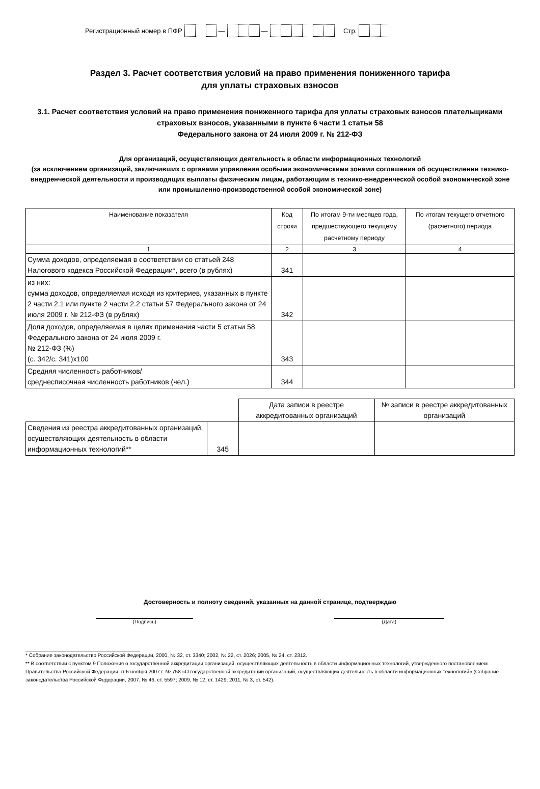Регистрационный номер в ПФР — — Стр.
Раздел 3. Расчет соответствия условий на право применения пониженного тарифа
для уплаты страховых взносов
3.1. Расчет соответствия условий на право применения пониженного тарифа для уплаты страховых взносов плательщиками страховых взносов, указанными в пункте 6 части 1 статьи 58
Федерального закона от 24 июля 2009 г. № 212-ФЗ
Для организаций, осуществляющих деятельность в области информационных технологий
(за исключением организаций, заключивших с органами управления особыми экономическими зонами соглашения об осуществлении технико-внедренческой деятельности и производящих выплаты физическим лицам, работающим в технико-внедренческой особой экономической зоне или промышленно-производственной особой экономической зоне)
| Наименование показателя | Код строки | По итогам 9-ти месяцев года, предшествующего текущему расчетному периоду | По итогам текущего отчетного (расчетного) периода |
| --- | --- | --- | --- |
| 1 | 2 | 3 | 4 |
| Сумма доходов, определяемая в соответствии со статьей 248 Налогового кодекса Российской Федерации*, всего (в рублях) | 341 | | |
| из них: сумма доходов, определяемая исходя из критериев, указанных в пункте 2 части 2.1 или пункте 2 части 2.2 статьи 57 Федерального закона от 24 июля 2009 г. № 212-ФЗ (в рублях) | 342 | | |
| Доля доходов, определяемая в целях применения части 5 статьи 58 Федерального закона от 24 июля 2009 г. № 212-ФЗ (%) (с. 342/с. 341)х100 | 343 | | |
| Средняя численность работников/ среднесписочная численность работников (чел.) | 344 | | |
| | | Дата записи в реестре аккредитованных организаций | № записи в реестре аккредитованных организаций |
| Сведения из реестра аккредитованных организаций, осуществляющих деятельность в области информационных технологий** | 345 | | |
Достоверность и полноту сведений, указанных на данной странице, подтверждаю
(Подпись) (Дата)
* Собрание законодательство Российской Федерации, 2000, № 32, ст. 3340; 2002, № 22, ст. 2026; 2005, № 24, ст. 2312.
** В соответствии с пунктом 9 Положения о государственной аккредитации организаций, осуществляющих деятельность в области информационных технологий, утвержденного постановлением Правительства Российской Федерации от 6 ноября 2007 г. № 758 «О государственной аккредитации организаций, осуществляющих деятельность в области информационных технологий» (Собрание законодательства Российской Федерации, 2007, № 46, ст. 5597; 2009, № 12, ст. 1429; 2011, № 3, ст. 542).